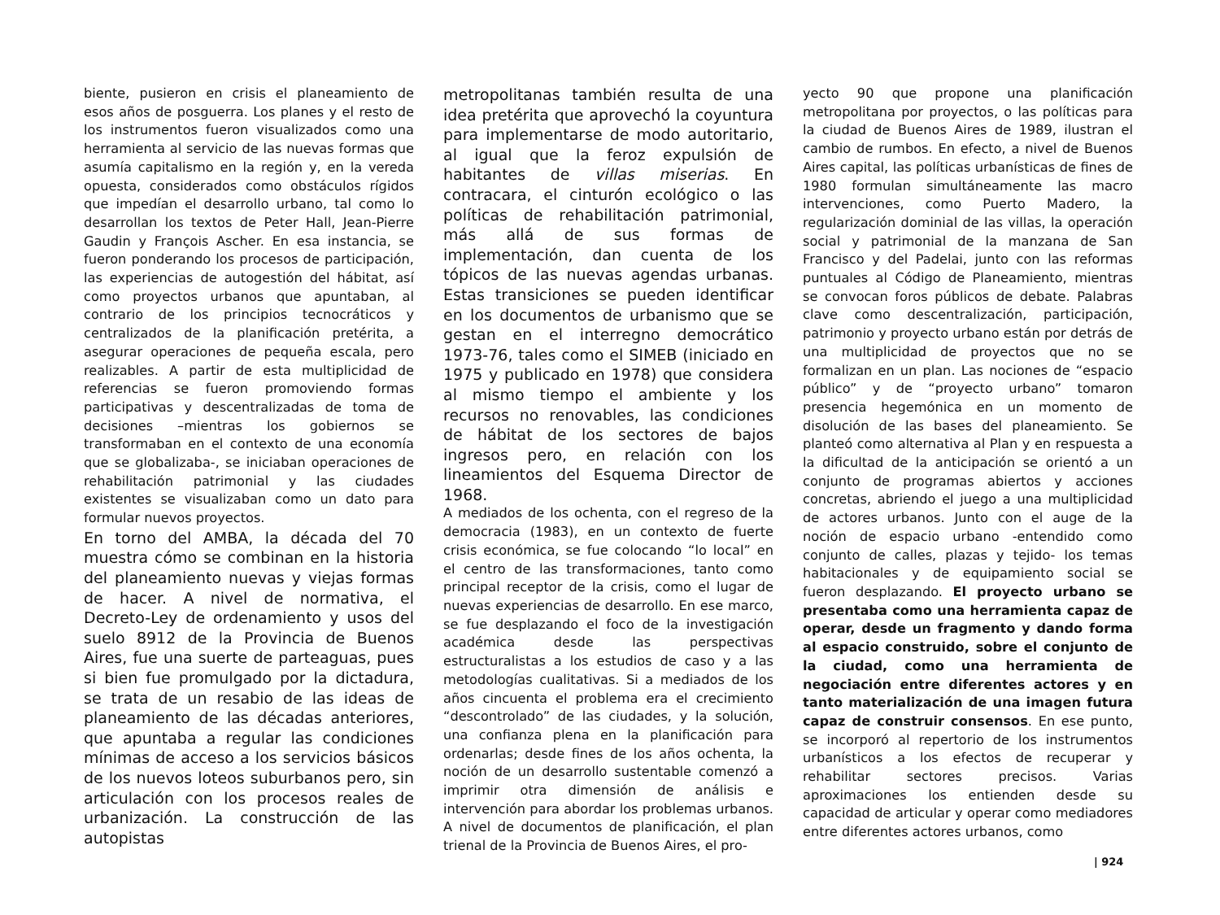biente, pusieron en crisis el planeamiento de esos años de posguerra. Los planes y el resto de los instrumentos fueron visualizados como una herramienta al servicio de las nuevas formas que asumía capitalismo en la región y, en la vereda opuesta, considerados como obstáculos rígidos que impedían el desarrollo urbano, tal como lo desarrollan los textos de Peter Hall, Jean-Pierre Gaudin y François Ascher. En esa instancia, se fueron ponderando los procesos de participación, las experiencias de autogestión del hábitat, así como proyectos urbanos que apuntaban, al contrario de los principios tecnocráticos y centralizados de la planificación pretérita, a asegurar operaciones de pequeña escala, pero realizables. A partir de esta multiplicidad de referencias se fueron promoviendo formas participativas y descentralizadas de toma de decisiones –mientras los gobiernos se transformaban en el contexto de una economía que se globalizaba-, se iniciaban operaciones de rehabilitación patrimonial y las ciudades existentes se visualizaban como un dato para formular nuevos proyectos.
En torno del AMBA, la década del 70 muestra cómo se combinan en la historia del planeamiento nuevas y viejas formas de hacer. A nivel de normativa, el Decreto-Ley de ordenamiento y usos del suelo 8912 de la Provincia de Buenos Aires, fue una suerte de parteaguas, pues si bien fue promulgado por la dictadura, se trata de un resabio de las ideas de planeamiento de las décadas anteriores, que apuntaba a regular las condiciones mínimas de acceso a los servicios básicos de los nuevos loteos suburbanos pero, sin articulación con los procesos reales de urbanización. La construcción de las autopistas
metropolitanas también resulta de una idea pretérita que aprovechó la coyuntura para implementarse de modo autoritario, al igual que la feroz expulsión de habitantes de villas miserias. En contracara, el cinturón ecológico o las políticas de rehabilitación patrimonial, más allá de sus formas de implementación, dan cuenta de los tópicos de las nuevas agendas urbanas. Estas transiciones se pueden identificar en los documentos de urbanismo que se gestan en el interregno democrático 1973-76, tales como el SIMEB (iniciado en 1975 y publicado en 1978) que considera al mismo tiempo el ambiente y los recursos no renovables, las condiciones de hábitat de los sectores de bajos ingresos pero, en relación con los lineamientos del Esquema Director de 1968.
A mediados de los ochenta, con el regreso de la democracia (1983), en un contexto de fuerte crisis económica, se fue colocando “lo local” en el centro de las transformaciones, tanto como principal receptor de la crisis, como el lugar de nuevas experiencias de desarrollo. En ese marco, se fue desplazando el foco de la investigación académica desde las perspectivas estructuralistas a los estudios de caso y a las metodologías cualitativas. Si a mediados de los años cincuenta el problema era el crecimiento “descontrolado” de las ciudades, y la solución, una confianza plena en la planificación para ordenarlas; desde fines de los años ochenta, la noción de un desarrollo sustentable comenzó a imprimir otra dimensión de análisis e intervención para abordar los problemas urbanos. A nivel de documentos de planificación, el plan trienal de la Provincia de Buenos Aires, el pro-
yecto 90 que propone una planificación metropolitana por proyectos, o las políticas para la ciudad de Buenos Aires de 1989, ilustran el cambio de rumbos. En efecto, a nivel de Buenos Aires capital, las políticas urbanísticas de fines de 1980 formulan simultáneamente las macro intervenciones, como Puerto Madero, la regularización dominial de las villas, la operación social y patrimonial de la manzana de San Francisco y del Padelai, junto con las reformas puntuales al Código de Planeamiento, mientras se convocan foros públicos de debate. Palabras clave como descentralización, participación, patrimonio y proyecto urbano están por detrás de una multiplicidad de proyectos que no se formalizan en un plan. Las nociones de “espacio público” y de “proyecto urbano” tomaron presencia hegemónica en un momento de disolución de las bases del planeamiento. Se planteó como alternativa al Plan y en respuesta a la dificultad de la anticipación se orientó a un conjunto de programas abiertos y acciones concretas, abriendo el juego a una multiplicidad de actores urbanos. Junto con el auge de la noción de espacio urbano -entendido como conjunto de calles, plazas y tejido- los temas habitacionales y de equipamiento social se fueron desplazando. El proyecto urbano se presentaba como una herramienta capaz de operar, desde un fragmento y dando forma al espacio construido, sobre el conjunto de la ciudad, como una herramienta de negociación entre diferentes actores y en tanto materialización de una imagen futura capaz de construir consensos. En ese punto, se incorporó al repertorio de los instrumentos urbanísticos a los efectos de recuperar y rehabilitar sectores precisos. Varias aproximaciones los entienden desde su capacidad de articular y operar como mediadores entre diferentes actores urbanos, como
| 924